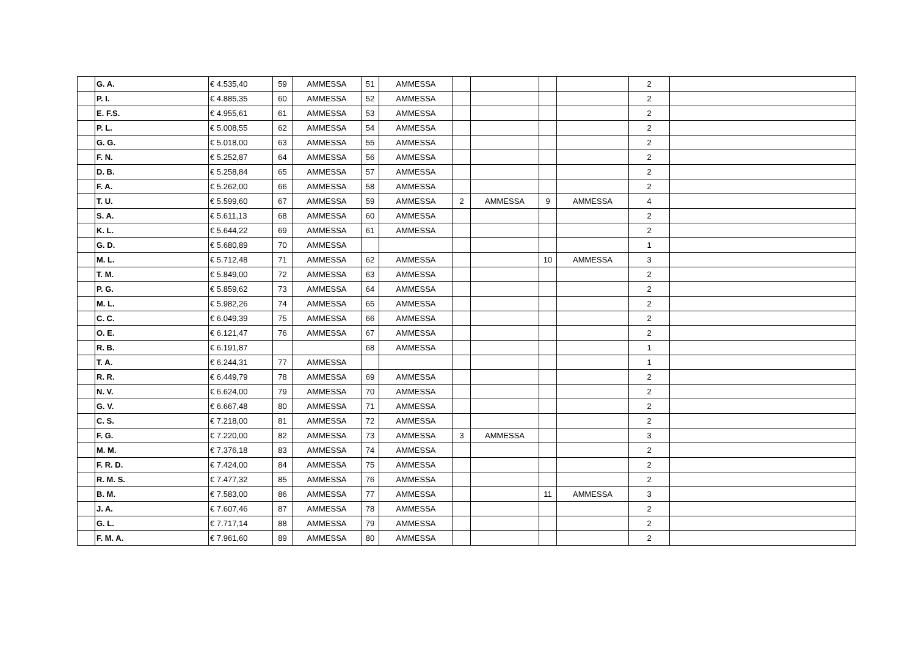| | G. A. | € 4.535,40 | 59 | AMMESSA | 51 | AMMESSA | | | | | 2 | |
| | P. I. | € 4.885,35 | 60 | AMMESSA | 52 | AMMESSA | | | | | 2 | |
| | E. F.S. | € 4.955,61 | 61 | AMMESSA | 53 | AMMESSA | | | | | 2 | |
| | P. L. | € 5.008,55 | 62 | AMMESSA | 54 | AMMESSA | | | | | 2 | |
| | G. G. | € 5.018,00 | 63 | AMMESSA | 55 | AMMESSA | | | | | 2 | |
| | F. N. | € 5.252,87 | 64 | AMMESSA | 56 | AMMESSA | | | | | 2 | |
| | D. B. | € 5.258,84 | 65 | AMMESSA | 57 | AMMESSA | | | | | 2 | |
| | F. A. | € 5.262,00 | 66 | AMMESSA | 58 | AMMESSA | | | | | 2 | |
| | T. U. | € 5.599,60 | 67 | AMMESSA | 59 | AMMESSA | 2 | AMMESSA | 9 | AMMESSA | 4 | |
| | S. A. | € 5.611,13 | 68 | AMMESSA | 60 | AMMESSA | | | | | 2 | |
| | K. L. | € 5.644,22 | 69 | AMMESSA | 61 | AMMESSA | | | | | 2 | |
| | G. D. | € 5.680,89 | 70 | AMMESSA | | | | | | | 1 | |
| | M. L. | € 5.712,48 | 71 | AMMESSA | 62 | AMMESSA | | | 10 | AMMESSA | 3 | |
| | T. M. | € 5.849,00 | 72 | AMMESSA | 63 | AMMESSA | | | | | 2 | |
| | P. G. | € 5.859,62 | 73 | AMMESSA | 64 | AMMESSA | | | | | 2 | |
| | M. L. | € 5.982,26 | 74 | AMMESSA | 65 | AMMESSA | | | | | 2 | |
| | C. C. | € 6.049,39 | 75 | AMMESSA | 66 | AMMESSA | | | | | 2 | |
| | O. E. | € 6.121,47 | 76 | AMMESSA | 67 | AMMESSA | | | | | 2 | |
| | R. B. | € 6.191,87 | | | 68 | AMMESSA | | | | | 1 | |
| | T. A. | € 6.244,31 | 77 | AMMESSA | | | | | | | 1 | |
| | R. R. | € 6.449,79 | 78 | AMMESSA | 69 | AMMESSA | | | | | 2 | |
| | N. V. | € 6.624,00 | 79 | AMMESSA | 70 | AMMESSA | | | | | 2 | |
| | G. V. | € 6.667,48 | 80 | AMMESSA | 71 | AMMESSA | | | | | 2 | |
| | C. S. | € 7.218,00 | 81 | AMMESSA | 72 | AMMESSA | | | | | 2 | |
| | F. G. | € 7.220,00 | 82 | AMMESSA | 73 | AMMESSA | 3 | AMMESSA | | | 3 | |
| | M. M. | € 7.376,18 | 83 | AMMESSA | 74 | AMMESSA | | | | | 2 | |
| | F. R. D. | € 7.424,00 | 84 | AMMESSA | 75 | AMMESSA | | | | | 2 | |
| | R. M. S. | € 7.477,32 | 85 | AMMESSA | 76 | AMMESSA | | | | | 2 | |
| | B. M. | € 7.583,00 | 86 | AMMESSA | 77 | AMMESSA | | | 11 | AMMESSA | 3 | |
| | J. A. | € 7.607,46 | 87 | AMMESSA | 78 | AMMESSA | | | | | 2 | |
| | G. L. | € 7.717,14 | 88 | AMMESSA | 79 | AMMESSA | | | | | 2 | |
| | F. M. A. | € 7.961,60 | 89 | AMMESSA | 80 | AMMESSA | | | | | 2 | |